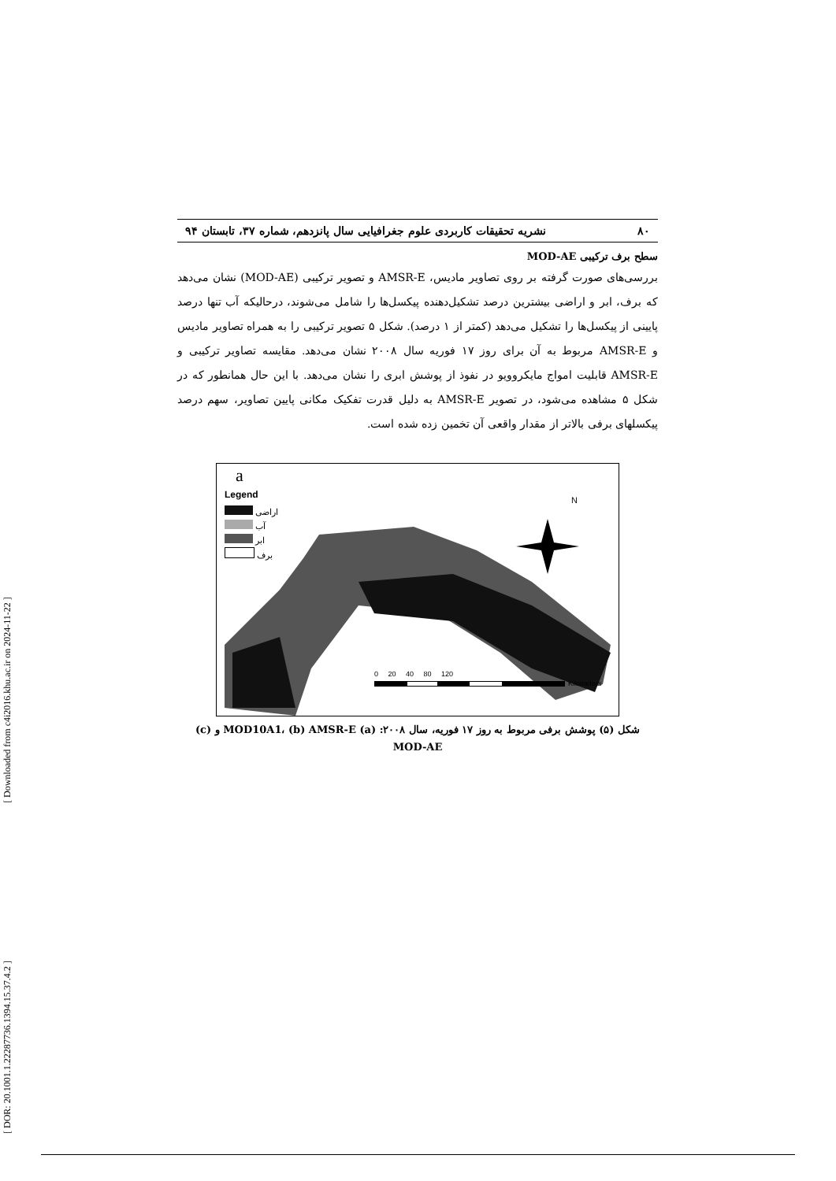[ Downloaded from c4i2016.khu.ac.ir on 2024-11-22 ]
[ DOR: 20.1001.1.22287736.1394.15.37.4.2 ]
۸۰ نشریه تحقیقات کاربردی علوم جغرافیایی سال پانزدهم، شماره ۳۷، تابستان ۹۴
سطح برف ترکیبی MOD-AE
بررسی‌های صورت گرفته بر روی تصاویر مادیس، AMSR-E و تصویر ترکیبی (MOD-AE) نشان می‌دهد که برف، ابر و اراضی بیشترین درصد تشکیل‌دهنده پیکسل‌ها را شامل می‌شوند، درحالیکه آب تنها درصد پایینی از پیکسل‌ها را تشکیل می‌دهد (کمتر از ۱ درصد). شکل ۵ تصویر ترکیبی را به همراه تصاویر مادیس و AMSR-E مربوط به آن برای روز ۱۷ فوریه سال ۲۰۰۸ نشان می‌دهد. مقایسه تصاویر ترکیبی و AMSR-E قابلیت امواج مایکروویو در نفوذ از پوشش ابری را نشان می‌دهد. با این حال همانطور که در شکل ۵ مشاهده می‌شود، در تصویر AMSR-E به دلیل قدرت تفکیک مکانی پایین تصاویر، سهم درصد پیکسلهای برفی بالاتر از مقدار واقعی آن تخمین زده شده است.
a
Legend
اراضی
آب
ابر
برف
N
0 20 40 80 120
Kilometers
شکل (۵) پوشش برفی مربوط به روز ۱۷ فوریه، سال ۲۰۰۸: (a) MOD10A1، (b) AMSR-E و (c)
MOD-AE